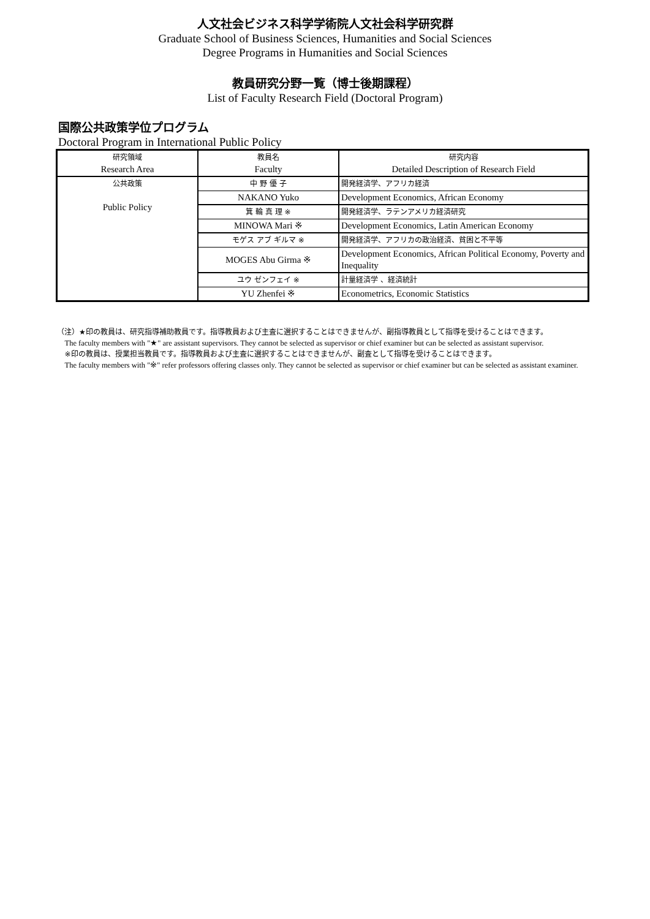人文社会ビジネス科学学術院人文社会科学研究群
Graduate School of Business Sciences, Humanities and Social Sciences
Degree Programs in Humanities and Social Sciences
教員研究分野一覧（博士後期課程）
List of Faculty Research Field (Doctoral Program)
国際公共政策学位プログラム
Doctoral Program in International Public Policy
| 研究領域 Research Area | 教員名 Faculty | 研究内容 Detailed Description of Research Field |
| --- | --- | --- |
| 公共政策 Public Policy | 中 野 優 子 | 開発経済学、アフリカ経済 |
| | NAKANO Yuko | Development Economics, African Economy |
| | 箕 輪 真 理 ※ | 開発経済学、ラテンアメリカ経済研究 |
| | MINOWA Mari ※ | Development Economics, Latin American Economy |
| | モゲス アブ ギルマ ※ | 開発経済学、アフリカの政治経済、貧困と不平等 |
| | MOGES Abu Girma ※ | Development Economics, African Political Economy, Poverty and Inequality |
| | ユウ ゼンフェイ ※ | 計量経済学 、経済統計 |
| | YU Zhenfei ※ | Econometrics, Economic Statistics |
（注）★印の教員は、研究指導補助教員です。指導教員および主査に選択することはできませんが、副指導教員として指導を受けることはできます。
The faculty members with "★" are assistant supervisors. They cannot be selected as supervisor or chief examiner but can be selected as assistant supervisor.
※印の教員は、授業担当教員です。指導教員および主査に選択することはできませんが、副査として指導を受けることはできます。
The faculty members with "※" refer professors offering classes only. They cannot be selected as supervisor or chief examiner but can be selected as assistant examiner.